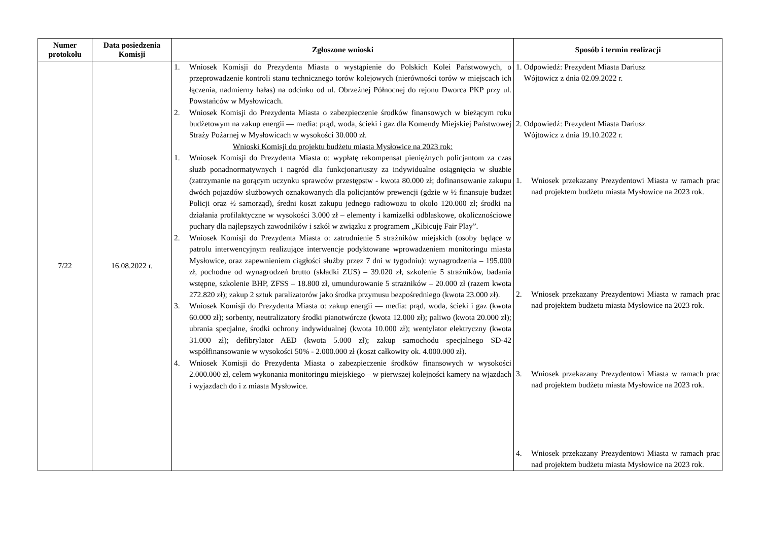| Numer protokołu | Data posiedzenia Komisji | Zgłoszone wnioski | Sposób i termin realizacji |
| --- | --- | --- | --- |
| 7/22 | 16.08.2022 r. | 1. Wniosek Komisji do Prezydenta Miasta o wystąpienie do Polskich Kolei Państwowych, o przeprowadzenie kontroli stanu technicznego torów kolejowych (nierówności torów w miejscach ich łączenia, nadmierny hałas) na odcinku od ul. Obrzeżnej Północnej do rejonu Dworca PKP przy ul. Powstańców w Mysłowicach. 2. Wniosek Komisji do Prezydenta Miasta o zabezpieczenie środków finansowych w bieżącym roku budżetowym na zakup energii — media: prąd, woda, ścieki i gaz dla Komendy Miejskiej Państwowej Straży Pożarnej w Mysłowicach w wysokości 30.000 zł. Wnioski Komisji do projektu budżetu miasta Mysłowice na 2023 rok: 1. Wniosek Komisji do Prezydenta Miasta o: wypłatę rekompensat pieniężnych policjantom za czas służb ponadnormatywnych i nagród dla funkcjonariuszy za indywidualne osiągnięcia w służbie (zatrzymanie na gorącym uczynku sprawców przestępstw - kwota 80.000 zł; dofinansowanie zakupu dwóch pojazdów służbowych oznakowanych dla policjantów prewencji (gdzie w ½ finansuje budżet Policji oraz ½ samorząd), średni koszt zakupu jednego radiowozu to około 120.000 zł; środki na działania profilaktyczne w wysokości 3.000 zł – elementy i kamizelki odblaskowe, okolicznościowe puchary dla najlepszych zawodników i szkół w związku z programem „Kibicuję Fair Play”. 2. Wniosek Komisji do Prezydenta Miasta o: zatrudnienie 5 strażników miejskich (osoby będące w patrolu interwencyjnym realizujące interwencje podyktowane wprowadzeniem monitoringu miasta Mysłowice, oraz zapewnieniem ciągłości służby przez 7 dni w tygodniu): wynagrodzenia – 195.000 zł, pochodne od wynagrodzeń brutto (składki ZUS) – 39.020 zł, szkolenie 5 strażników, badania wstępne, szkolenie BHP, ZFSS – 18.800 zł, umundurowanie 5 strażników – 20.000 zł (razem kwota 272.820 zł); zakup 2 sztuk paralizatorów jako środka przymusu bezpośredniego (kwota 23.000 zł). 3. Wniosek Komisji do Prezydenta Miasta o: zakup energii — media: prąd, woda, ścieki i gaz (kwota 60.000 zł); sorbenty, neutralizatory środki pianotwórcze (kwota 12.000 zł); paliwo (kwota 20.000 zł); ubrania specjalne, środki ochrony indywidualnej (kwota 10.000 zł); wentylator elektryczny (kwota 31.000 zł); defibrylator AED (kwota 5.000 zł); zakup samochodu specjalnego SD-42 współfinansowanie w wysokości 50% - 2.000.000 zł (koszt całkowity ok. 4.000.000 zł). 4. Wniosek Komisji do Prezydenta Miasta o zabezpieczenie środków finansowych w wysokości 2.000.000 zł, celem wykonania monitoringu miejskiego – w pierwszej kolejności kamery na wjazdach i wyjazdach do i z miasta Mysłowice. | 1. Odpowiedź: Prezydent Miasta Dariusz Wójtowicz z dnia 02.09.2022 r. 2. Odpowiedź: Prezydent Miasta Dariusz Wójtowicz z dnia 19.10.2022 r. 1. Wniosek przekazany Prezydentowi Miasta w ramach prac nad projektem budżetu miasta Mysłowice na 2023 rok. 2. Wniosek przekazany Prezydentowi Miasta w ramach prac nad projektem budżetu miasta Mysłowice na 2023 rok. 3. Wniosek przekazany Prezydentowi Miasta w ramach prac nad projektem budżetu miasta Mysłowice na 2023 rok. 4. Wniosek przekazany Prezydentowi Miasta w ramach prac nad projektem budżetu miasta Mysłowice na 2023 rok. |